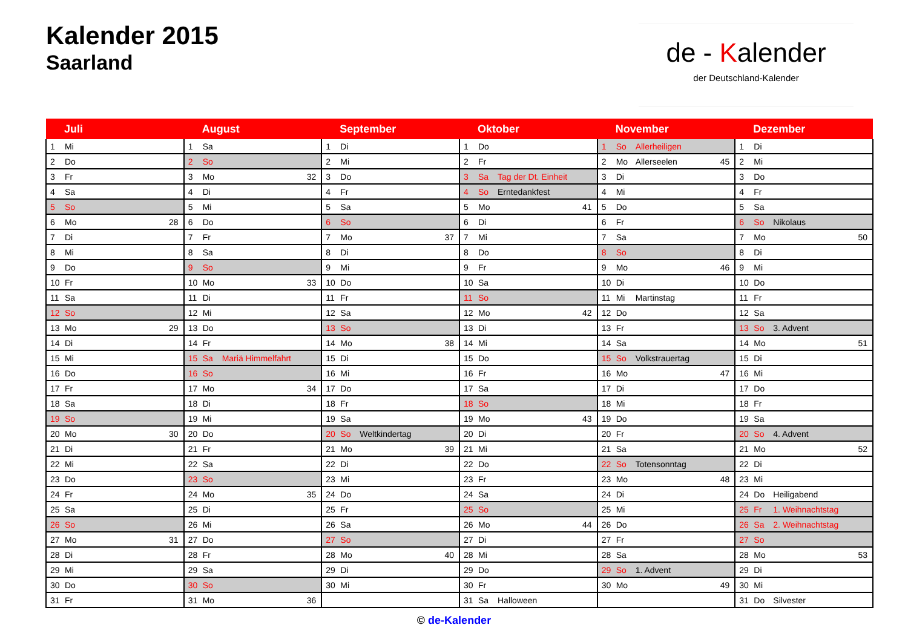Kalender 2015
Saarland
de - Kalender
der Deutschland-Kalender
| Juli | | | | August | | | | September | | | | Oktober | | | | November | | | | Dezember | | | |
| --- | --- | --- | --- | --- | --- | --- | --- | --- | --- | --- | --- | --- | --- | --- | --- | --- | --- | --- | --- | --- | --- | --- | --- |
| 1 | Mi | | | 1 | Sa | | | 1 | Di | | | 1 | Do | | | 1 | So | Allerheiligen | | 1 | Di | | |
| 2 | Do | | | 2 | So | | | 2 | Mi | | | 2 | Fr | | | 2 | Mo | Allerseelen | 45 | 2 | Mi | | |
| 3 | Fr | | | 3 | Mo | | 32 | 3 | Do | | | 3 | Sa | Tag der Dt. Einheit | | 3 | Di | | | 3 | Do | | |
| 4 | Sa | | | 4 | Di | | | 4 | Fr | | | 4 | So | Erntedankfest | | 4 | Mi | | | 4 | Fr | | |
| 5 | So | | | 5 | Mi | | | 5 | Sa | | | 5 | Mo | | 41 | 5 | Do | | | 5 | Sa | | |
| 6 | Mo | | 28 | 6 | Do | | | 6 | So | | | 6 | Di | | | 6 | Fr | | | 6 | So | Nikolaus | |
| 7 | Di | | | 7 | Fr | | | 7 | Mo | | 37 | 7 | Mi | | | 7 | Sa | | | 7 | Mo | | 50 |
| 8 | Mi | | | 8 | Sa | | | 8 | Di | | | 8 | Do | | | 8 | So | | | 8 | Di | | |
| 9 | Do | | | 9 | So | | | 9 | Mi | | | 9 | Fr | | | 9 | Mo | | 46 | 9 | Mi | | |
| 10 | Fr | | | 10 | Mo | | 33 | 10 | Do | | | 10 | Sa | | | 10 | Di | | | 10 | Do | | |
| 11 | Sa | | | 11 | Di | | | 11 | Fr | | | 11 | So | | | 11 | Mi | Martinstag | | 11 | Fr | | |
| 12 | So | | | 12 | Mi | | | 12 | Sa | | | 12 | Mo | | 42 | 12 | Do | | | 12 | Sa | | |
| 13 | Mo | | 29 | 13 | Do | | | 13 | So | | | 13 | Di | | | 13 | Fr | | | 13 | So | 3. Advent | |
| 14 | Di | | | 14 | Fr | | | 14 | Mo | | 38 | 14 | Mi | | | 14 | Sa | | | 14 | Mo | | 51 |
| 15 | Mi | | | 15 | Sa | Mariä Himmelfahrt | | 15 | Di | | | 15 | Do | | | 15 | So | Volkstrauertag | | 15 | Di | | |
| 16 | Do | | | 16 | So | | | 16 | Mi | | | 16 | Fr | | | 16 | Mo | | 47 | 16 | Mi | | |
| 17 | Fr | | | 17 | Mo | | 34 | 17 | Do | | | 17 | Sa | | | 17 | Di | | | 17 | Do | | |
| 18 | Sa | | | 18 | Di | | | 18 | Fr | | | 18 | So | | | 18 | Mi | | | 18 | Fr | | |
| 19 | So | | | 19 | Mi | | | 19 | Sa | | | 19 | Mo | | 43 | 19 | Do | | | 19 | Sa | | |
| 20 | Mo | | 30 | 20 | Do | | | 20 | So | Weltkindertag | | 20 | Di | | | 20 | Fr | | | 20 | So | 4. Advent | |
| 21 | Di | | | 21 | Fr | | | 21 | Mo | | 39 | 21 | Mi | | | 21 | Sa | | | 21 | Mo | | 52 |
| 22 | Mi | | | 22 | Sa | | | 22 | Di | | | 22 | Do | | | 22 | So | Totensonntag | | 22 | Di | | |
| 23 | Do | | | 23 | So | | | 23 | Mi | | | 23 | Fr | | | 23 | Mo | | 48 | 23 | Mi | | |
| 24 | Fr | | | 24 | Mo | | 35 | 24 | Do | | | 24 | Sa | | | 24 | Di | | | 24 | Do | Heiligabend | |
| 25 | Sa | | | 25 | Di | | | 25 | Fr | | | 25 | So | | | 25 | Mi | | | 25 | Fr | 1. Weihnachtstag | |
| 26 | So | | | 26 | Mi | | | 26 | Sa | | | 26 | Mo | | 44 | 26 | Do | | | 26 | Sa | 2. Weihnachtstag | |
| 27 | Mo | | 31 | 27 | Do | | | 27 | So | | | 27 | Di | | | 27 | Fr | | | 27 | So | | |
| 28 | Di | | | 28 | Fr | | | 28 | Mo | | 40 | 28 | Mi | | | 28 | Sa | | | 28 | Mo | | 53 |
| 29 | Mi | | | 29 | Sa | | | 29 | Di | | | 29 | Do | | | 29 | So | 1. Advent | | 29 | Di | | |
| 30 | Do | | | 30 | So | | | 30 | Mi | | | 30 | Fr | | | 30 | Mo | | 49 | 30 | Mi | | |
| 31 | Fr | | | 31 | Mo | | 36 | | | | | 31 | Sa | Halloween | | | | | | 31 | Do | Silvester | |
© de-Kalender